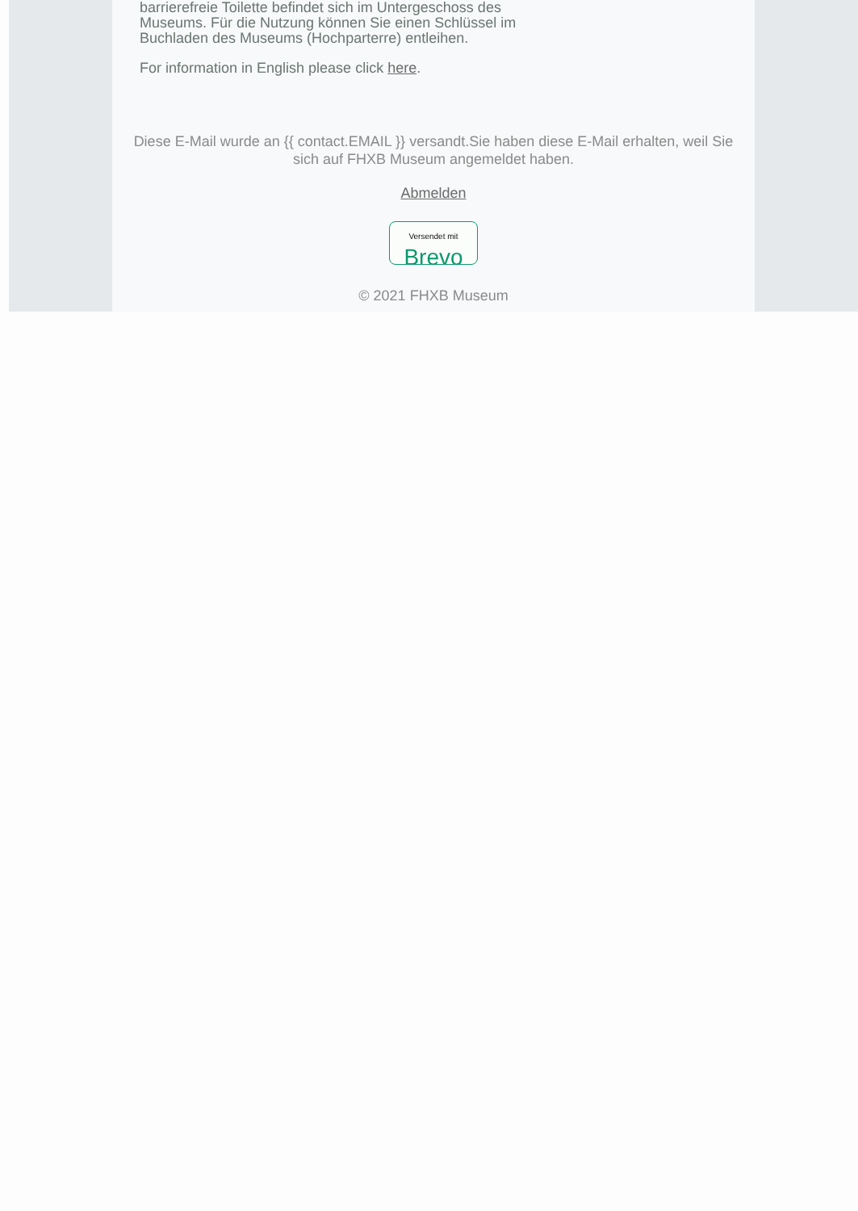barrierefreie Toilette befindet sich im Untergeschoss des
Museums. Für die Nutzung können Sie einen Schlüssel im
Buchladen des Museums (Hochparterre) entleihen.
For information in English please click here.
Diese E-Mail wurde an {{ contact.EMAIL }} versandt.Sie haben diese E-Mail erhalten, weil Sie sich auf FHXB Museum angemeldet haben.
Abmelden
Versendet mit
Brevo
© 2021 FHXB Museum